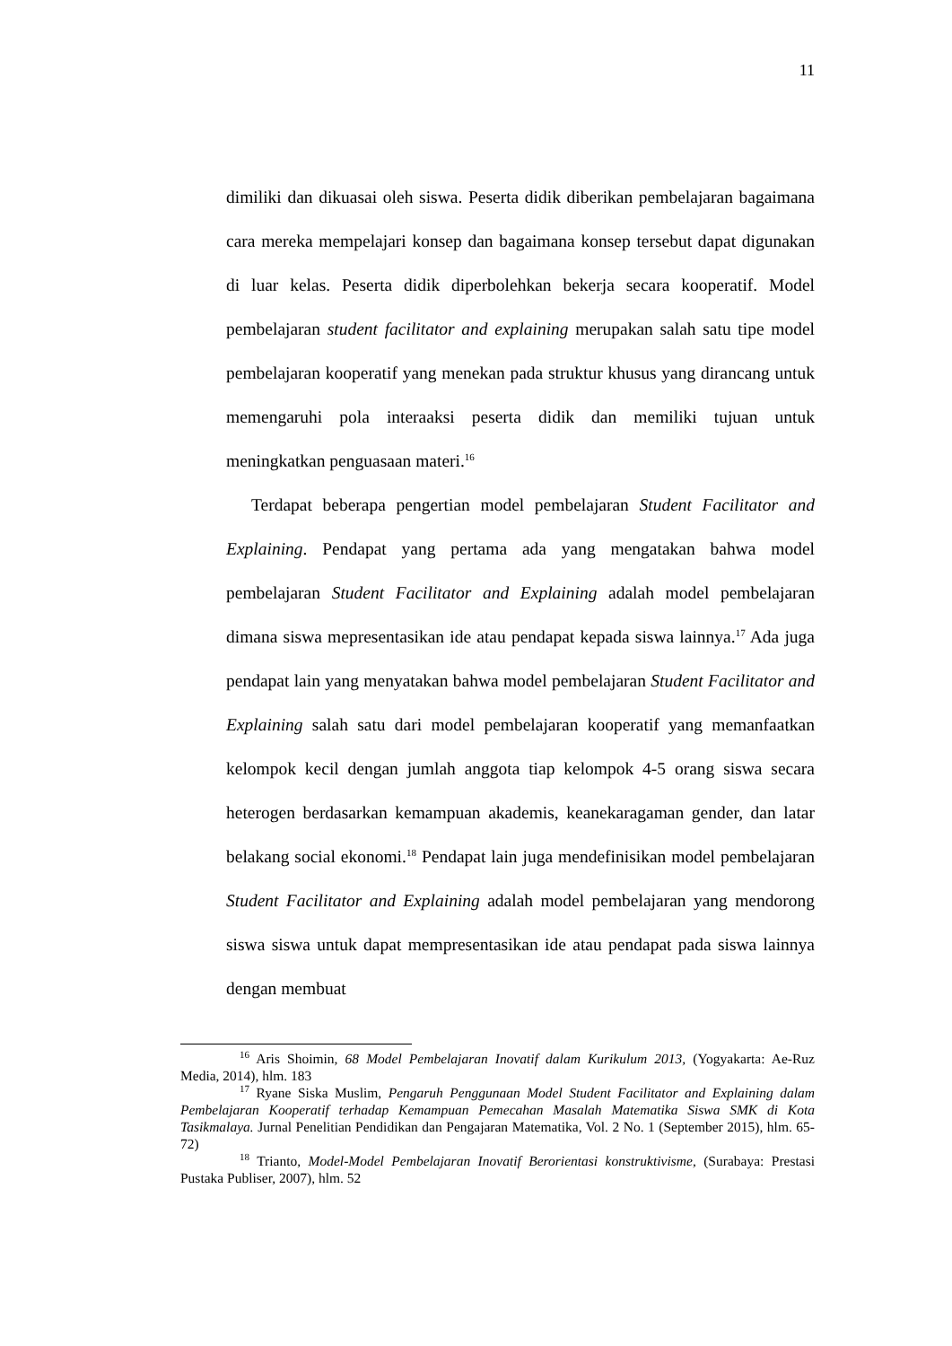11
dimiliki dan dikuasai oleh siswa. Peserta didik diberikan pembelajaran bagaimana cara mereka mempelajari konsep dan bagaimana konsep tersebut dapat digunakan di luar kelas. Peserta didik diperbolehkan bekerja secara kooperatif. Model pembelajaran student facilitator and explaining merupakan salah satu tipe model pembelajaran kooperatif yang menekan pada struktur khusus yang dirancang untuk memengaruhi pola interaaksi peserta didik dan memiliki tujuan untuk meningkatkan penguasaan materi.<sup>16</sup>
Terdapat beberapa pengertian model pembelajaran Student Facilitator and Explaining. Pendapat yang pertama ada yang mengatakan bahwa model pembelajaran Student Facilitator and Explaining adalah model pembelajaran dimana siswa mepresentasikan ide atau pendapat kepada siswa lainnya.<sup>17</sup> Ada juga pendapat lain yang menyatakan bahwa model pembelajaran Student Facilitator and Explaining salah satu dari model pembelajaran kooperatif yang memanfaatkan kelompok kecil dengan jumlah anggota tiap kelompok 4-5 orang siswa secara heterogen berdasarkan kemampuan akademis, keanekaragaman gender, dan latar belakang social ekonomi.<sup>18</sup> Pendapat lain juga mendefinisikan model pembelajaran Student Facilitator and Explaining adalah model pembelajaran yang mendorong siswa siswa untuk dapat mempresentasikan ide atau pendapat pada siswa lainnya dengan membuat
<sup>16</sup> Aris Shoimin, 68 Model Pembelajaran Inovatif dalam Kurikulum 2013, (Yogyakarta: Ae-Ruz Media, 2014), hlm. 183
<sup>17</sup> Ryane Siska Muslim, Pengaruh Penggunaan Model Student Facilitator and Explaining dalam Pembelajaran Kooperatif terhadap Kemampuan Pemecahan Masalah Matematika Siswa SMK di Kota Tasikmalaya. Jurnal Penelitian Pendidikan dan Pengajaran Matematika, Vol. 2 No. 1 (September 2015), hlm. 65-72)
<sup>18</sup> Trianto, Model-Model Pembelajaran Inovatif Berorientasi konstruktivisme, (Surabaya: Prestasi Pustaka Publiser, 2007), hlm. 52